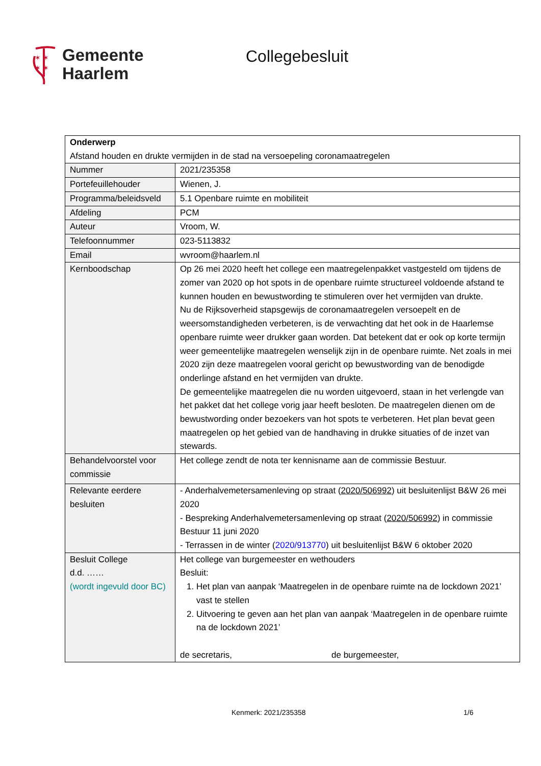✶ ✶
✶ ✶
Gemeente
Haarlem
Collegebesluit
| Onderwerp Afstand houden en drukte vermijden in de stad na versoepeling coronamaatregelen | |
| Nummer | 2021/235358 |
| Portefeuillehouder | Wienen, J. |
| Programma/beleidsveld | 5.1 Openbare ruimte en mobiliteit |
| Afdeling | PCM |
| Auteur | Vroom, W. |
| Telefoonnummer | 023-5113832 |
| Email | wvroom@haarlem.nl |
| Kernboodschap | Op 26 mei 2020 heeft het college een maatregelenpakket vastgesteld om tijdens de zomer van 2020 op hot spots in de openbare ruimte structureel voldoende afstand te kunnen houden en bewustwording te stimuleren over het vermijden van drukte. Nu de Rijksoverheid stapsgewijs de coronamaatregelen versoepelt en de weersomstandigheden verbeteren, is de verwachting dat het ook in de Haarlemse openbare ruimte weer drukker gaan worden. Dat betekent dat er ook op korte termijn weer gemeentelijke maatregelen wenselijk zijn in de openbare ruimte. Net zoals in mei 2020 zijn deze maatregelen vooral gericht op bewustwording van de benodigde onderlinge afstand en het vermijden van drukte. De gemeentelijke maatregelen die nu worden uitgevoerd, staan in het verlengde van het pakket dat het college vorig jaar heeft besloten. De maatregelen dienen om de bewustwording onder bezoekers van hot spots te verbeteren. Het plan bevat geen maatregelen op het gebied van de handhaving in drukke situaties of de inzet van stewards. |
| Behandelvoorstel voor commissie | Het college zendt de nota ter kennisname aan de commissie Bestuur. |
| Relevante eerdere besluiten | - Anderhalvemetersamenleving op straat ( 2020/506992 ) uit besluitenlijst B&W 26 mei 2020 - Bespreking Anderhalvemetersamenleving op straat ( 2020/506992 ) in commissie Bestuur 11 juni 2020 - Terrassen in de winter ( 2020/913770 ) uit besluitenlijst B&W 6 oktober 2020 |
| Besluit College d.d. …… (wordt ingevuld door BC) | Het college van burgemeester en wethouders Besluit: 1. Het plan van aanpak ‘Maatregelen in de openbare ruimte na de lockdown 2021’ vast te stellen 2. Uitvoering te geven aan het plan van aanpak ‘Maatregelen in de openbare ruimte na de lockdown 2021’ de secretaris, de burgemeester, |
Kenmerk: 2021/235358 1/6